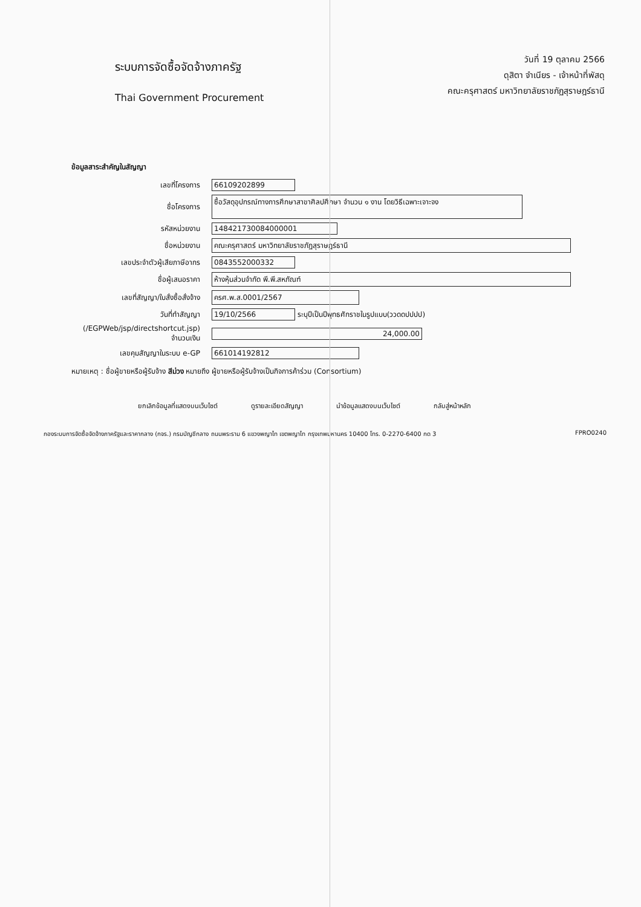ระบบการจัดซื้อจัดจ้างภาครัฐ
Thai Government Procurement
วันที่ 19 ตุลาคม 2566
ดุสิตา จำเนียร - เจ้าหน้าที่พัสดุ
คณะครุศาสตร์ มหาวิทยาลัยราชภัฏสุราษฎร์ธานี
ข้อมูลสาระสำคัญในสัญญา
| เลขที่โครงการ | 66109202899 |
| ชื่อโครงการ | ซื้อวัสดุอุปกรณ์ทางการศึกษาสาขาศิลปศึกษา จำนวน ๑ งาน โดยวิธีเฉพาะเจาะจง |
| รหัสหน่วยงาน | 148421730084000001 |
| ชื่อหน่วยงาน | คณะครุศาสตร์ มหาวิทยาลัยราชภัฏสุราษฎร์ธานี |
| เลขประจำตัวผู้เสียภาษีอากร | 0843552000332 |
| ชื่อผู้เสนอราคา | ห้างหุ้นส่วนจำกัด พี.พี.สหภัณฑ์ |
| เลขที่สัญญา/ใบสั่งซื้อสั่งจ้าง | ครศ.พ.ส.0001/2567 |
| วันที่ทำสัญญา | 19/10/2566 ระบุปีเป็นปีพุทธศักราชในรูปแบบ(ววดดปปปป) |
| (/EGPWeb/jsp/directshortcut.jsp) จำนวนเงิน | 24,000.00 |
| เลขคุมสัญญาในระบบ e-GP | 661014192812 |
หมายเหตุ : ชื่อผู้ขายหรือผู้รับจ้าง สีม่วง หมายถึง ผู้ขายหรือผู้รับจ้างเป็นกิจการค้าร่วม (Consortium)
ยกเลิกข้อมูลที่แสดงบนเว็บไซต์ ดูรายละเอียดสัญญา นำข้อมูลแสดงบนเว็บไซต์ กลับสู่หน้าหลัก
กองระบบการจัดซื้อจัดจ้างภาครัฐและราคากลาง (กจร.) กรมบัญชีกลาง ถนนพระราม 6 แขวงพญาไท เขตพญาไท กรุงเทพมหานคร 10400 โทร. 0-2270-6400 กด 3 FPRO0240